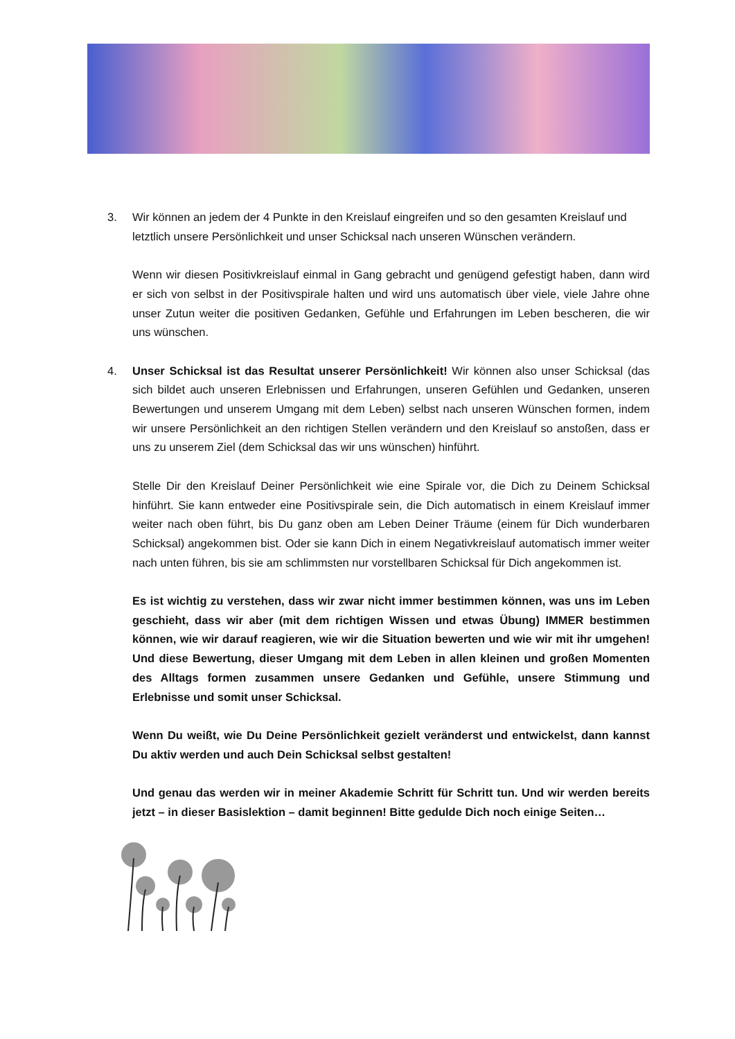3. Wir können an jedem der 4 Punkte in den Kreislauf eingreifen und so den gesamten Kreislauf und letztlich unsere Persönlichkeit und unser Schicksal nach unseren Wünschen verändern.
Wenn wir diesen Positivkreislauf einmal in Gang gebracht und genügend gefestigt haben, dann wird er sich von selbst in der Positivspirale halten und wird uns automatisch über viele, viele Jahre ohne unser Zutun weiter die positiven Gedanken, Gefühle und Erfahrungen im Leben bescheren, die wir uns wünschen.
4. Unser Schicksal ist das Resultat unserer Persönlichkeit! Wir können also unser Schicksal (das sich bildet auch unseren Erlebnissen und Erfahrungen, unseren Gefühlen und Gedanken, unseren Bewertungen und unserem Umgang mit dem Leben) selbst nach unseren Wünschen formen, indem wir unsere Persönlichkeit an den richtigen Stellen verändern und den Kreislauf so anstoßen, dass er uns zu unserem Ziel (dem Schicksal das wir uns wünschen) hinführt.
Stelle Dir den Kreislauf Deiner Persönlichkeit wie eine Spirale vor, die Dich zu Deinem Schicksal hinführt. Sie kann entweder eine Positivspirale sein, die Dich automatisch in einem Kreislauf immer weiter nach oben führt, bis Du ganz oben am Leben Deiner Träume (einem für Dich wunderbaren Schicksal) angekommen bist. Oder sie kann Dich in einem Negativkreislauf automatisch immer weiter nach unten führen, bis sie am schlimmsten nur vorstellbaren Schicksal für Dich angekommen ist.
Es ist wichtig zu verstehen, dass wir zwar nicht immer bestimmen können, was uns im Leben geschieht, dass wir aber (mit dem richtigen Wissen und etwas Übung) IMMER bestimmen können, wie wir darauf reagieren, wie wir die Situation bewerten und wie wir mit ihr umgehen! Und diese Bewertung, dieser Umgang mit dem Leben in allen kleinen und großen Momenten des Alltags formen zusammen unsere Gedanken und Gefühle, unsere Stimmung und Erlebnisse und somit unser Schicksal.
Wenn Du weißt, wie Du Deine Persönlichkeit gezielt veränderst und entwickelst, dann kannst Du aktiv werden und auch Dein Schicksal selbst gestalten!
Und genau das werden wir in meiner Akademie Schritt für Schritt tun. Und wir werden bereits jetzt – in dieser Basislektion – damit beginnen! Bitte gedulde Dich noch einige Seiten…